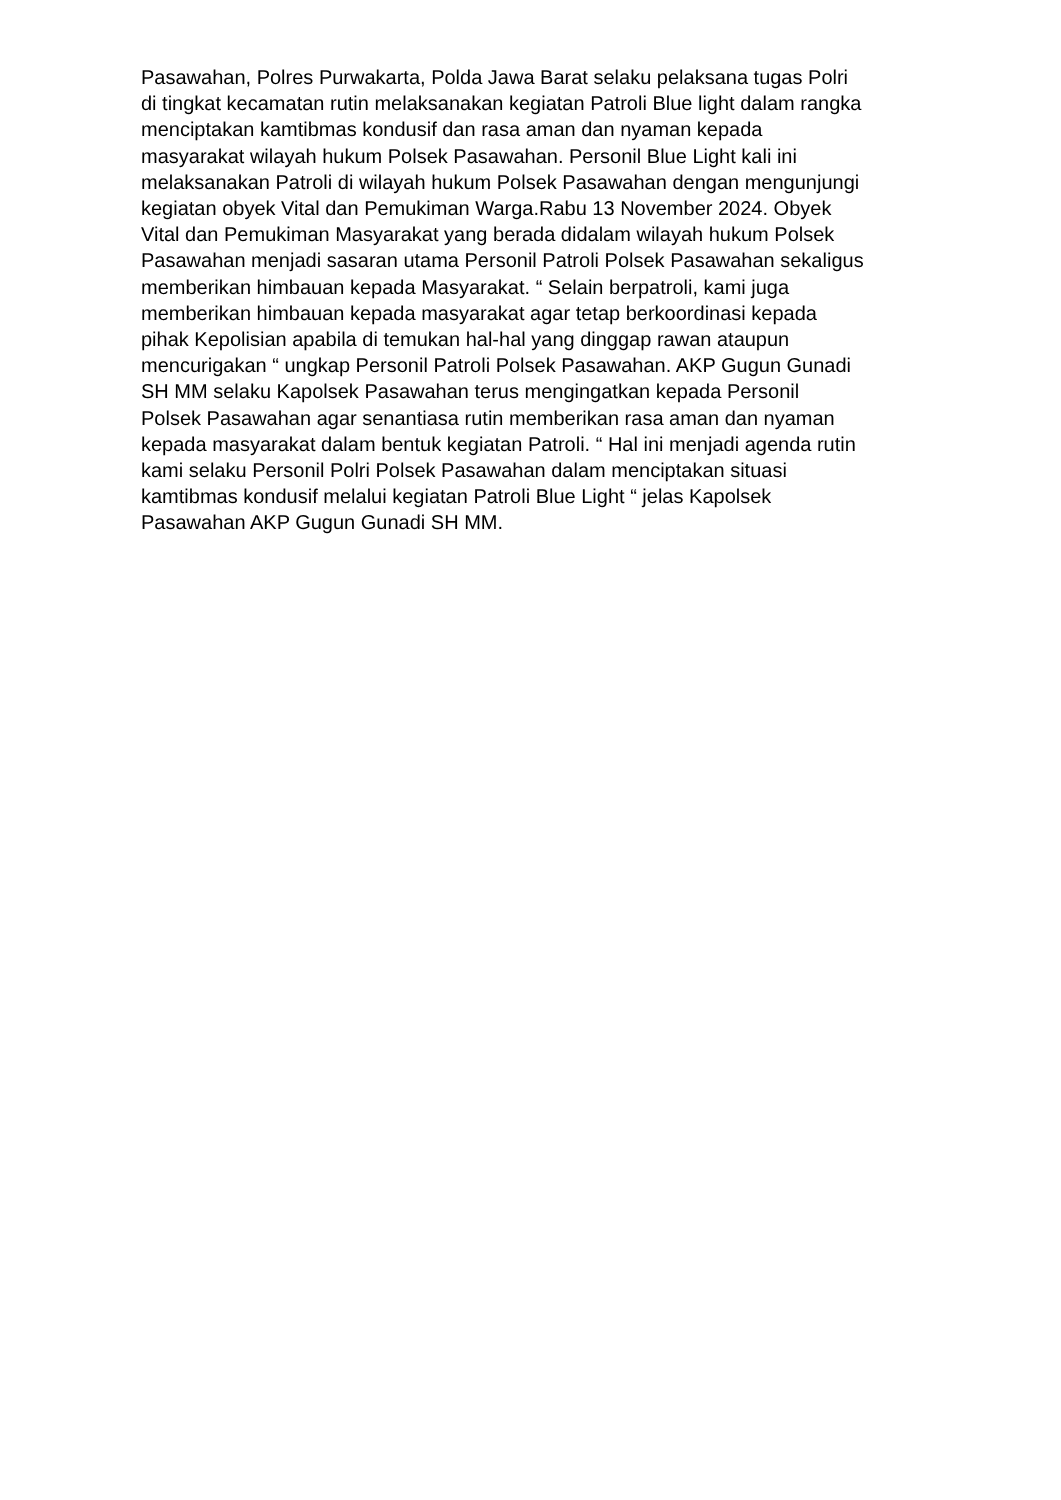Pasawahan, Polres Purwakarta, Polda Jawa Barat selaku pelaksana tugas Polri
di tingkat kecamatan rutin melaksanakan kegiatan Patroli Blue light dalam rangka
menciptakan kamtibmas kondusif dan rasa aman dan nyaman kepada
masyarakat wilayah hukum Polsek Pasawahan. Personil Blue Light kali ini
melaksanakan Patroli di wilayah hukum Polsek Pasawahan dengan mengunjungi
kegiatan obyek Vital dan Pemukiman Warga.Rabu 13 November 2024. Obyek
Vital dan Pemukiman Masyarakat yang berada didalam wilayah hukum Polsek
Pasawahan menjadi sasaran utama Personil Patroli Polsek Pasawahan sekaligus
memberikan himbauan kepada Masyarakat. “ Selain berpatroli, kami juga
memberikan himbauan kepada masyarakat agar tetap berkoordinasi kepada
pihak Kepolisian apabila di temukan hal-hal yang dinggap rawan ataupun
mencurigakan “ ungkap Personil Patroli Polsek Pasawahan. AKP Gugun Gunadi
SH MM selaku Kapolsek Pasawahan terus mengingatkan kepada Personil
Polsek Pasawahan agar senantiasa rutin memberikan rasa aman dan nyaman
kepada masyarakat dalam bentuk kegiatan Patroli. “ Hal ini menjadi agenda rutin
kami selaku Personil Polri Polsek Pasawahan dalam menciptakan situasi
kamtibmas kondusif melalui kegiatan Patroli Blue Light “ jelas Kapolsek
Pasawahan AKP Gugun Gunadi SH MM.